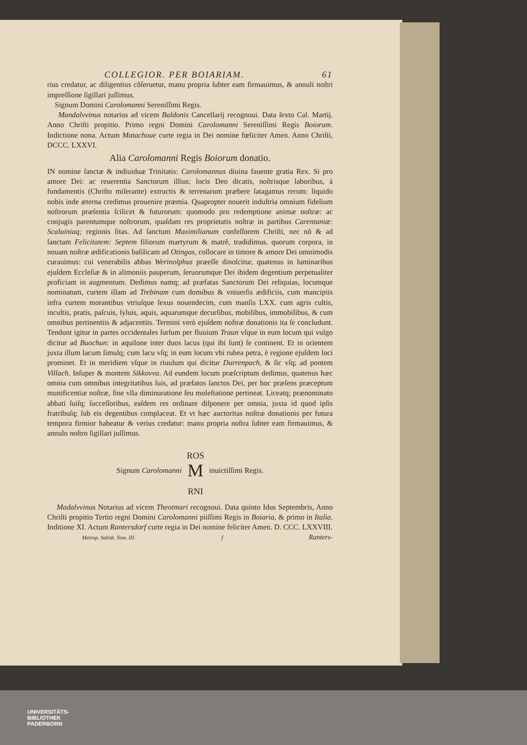COLLEGIOR. PER BOIARIAM. 61
rius credatur, ac diligentius cõſeruetur, manu propria ſubter eam firmauimus, & annuli noſtri impreſſione ſigillari juſſimus.
Signum Domini Carolomanni Sereniſſimi Regis.
Mandalvvinus notarius ad vicem Baldonis Cancellarij recognoui. Data ſexto Cal. Martij. Anno Chriſti propitio. Primo regni Domini Carolomanni Sereniſſimi Regis Boiorum. Indictione nona. Actum Matachoue curte regia in Dei nomine fœliciter Amen. Anno Chriſti, DCCC. LXXVI.
Alia Carolomanni Regis Boiorum donatio.
IN nomine ſanctæ & indiuiduæ Trinitatis: Carolomannus diuina fauente gratia Rex. Si pro amore Dei: ac reuerentia Sanctorum illius: locis Deo dicatis, noſtrisque laboribus, à fundamentis (Chriſto miſerante) extructis & terrenarum præbere ſatagamus rerum: liquido nobis inde æterna credimus prouenire præmia. Quapropter nouerit induſtria omnium fidelium noſtrorum præſentia ſcilicet & futurorum: quomodo pro redemptione animæ noſtræ: ac conjugis parentumque noſtrorum, quaſdam res proprietatis noſtræ in partibus Carentaniæ: Scaluiniaq; regionis ſitas. Ad ſanctum Maximilianum confeſſorem Chriſti, nec nõ & ad ſanctam Felicitatem: Septem filiorum martyrum & matrẽ, tradidimus. quorum corpora, in nouam noſtræ ædificationis baſilicam ad Otingas, collocare in timore & amore Dei omnimodis curauimus: cui venerabilis abbas Werinolphus præeſſe dinoſcitur, quatenus in luminaribus ejuſdem Eccleſiæ & in alimoniis pauperum, ſeruorumque Dei ibidem degentium perpetualiter proficiant in augmentum. Dedimus namq; ad præfatas Sanctorum Dei reliquias, locumque nominatum, curtem illam ad Trebinam cum domibus & vniuerſis ædificiis, cum mancipiis infra curtem morantibus vtriuſque ſexus nouendecim, cum manſis LXX. cum agris cultis, incultis, pratis, paſcuis, ſyluis, aquis, aquarumque decurſibus, mobilibus, immobilibus, & cum omnibus pertinentiis & adjacentiis. Termini verò ejuſdem noſtræ donationis ita ſe concludunt. Tendunt igitur in partes occidentales ſurſum per fluuium Traun vſque in eum locum qui vulgo dicitur ad Buochun: in aquilone inter duos lacus (qui ibi ſunt) ſe continent. Et in orientem juxta illum lacum ſimulq; cum lacu vſq; in eum locum vbi rubea petra, è regione ejuſdem loci prominet. Et in meridiem vſque in riuulum qui dicitur Durrenpach, & ſic vſq; ad pontem Villach. Inſuper & montem Sikkovva. Ad eundem locum præſcriptum dedimus, quatenus hæc omnia cum omnibus integritatibus ſuis, ad præfatos ſanctos Dei, per hoc præſens præceptum munificentiæ noſtræ, ſine vlla diminuratione ſeu moleſtatione pertineat. Liceatq; prænominato abbati ſuiſq; ſucceſſoribus, eaſdem res ordinare diſponere per omnia, juxta id quod ipſis fratribuſq; ſub eis degentibus complaceat. Et vt hæc auctoritas noſtræ donationis per futura tempora firmior habeatur & verius credatur: manu propria noſtra ſubter eam firmauimus, & annulo noſtro ſigillari juſſimus.
Signum Carolomanni ROS
M
RNI inuictiſſimi Regis.
Madalvvinus Notarius ad vicem Theotmari recognoui. Data quinto Idus Septembris, Anno Chriſti propitio Tertio regni Domini Carolomanni piiſſimi Regis in Boiaria, & primo in Italia. Inditione XI. Actum Rantersdorf curte regia in Dei nomine feliciter Amen. D. CCC. LXXVIII.
Metrop. Salisb. Tom. III. f Ranters-
UNIVERSITÄTS-
BIBLIOTHEK
PADERBORN